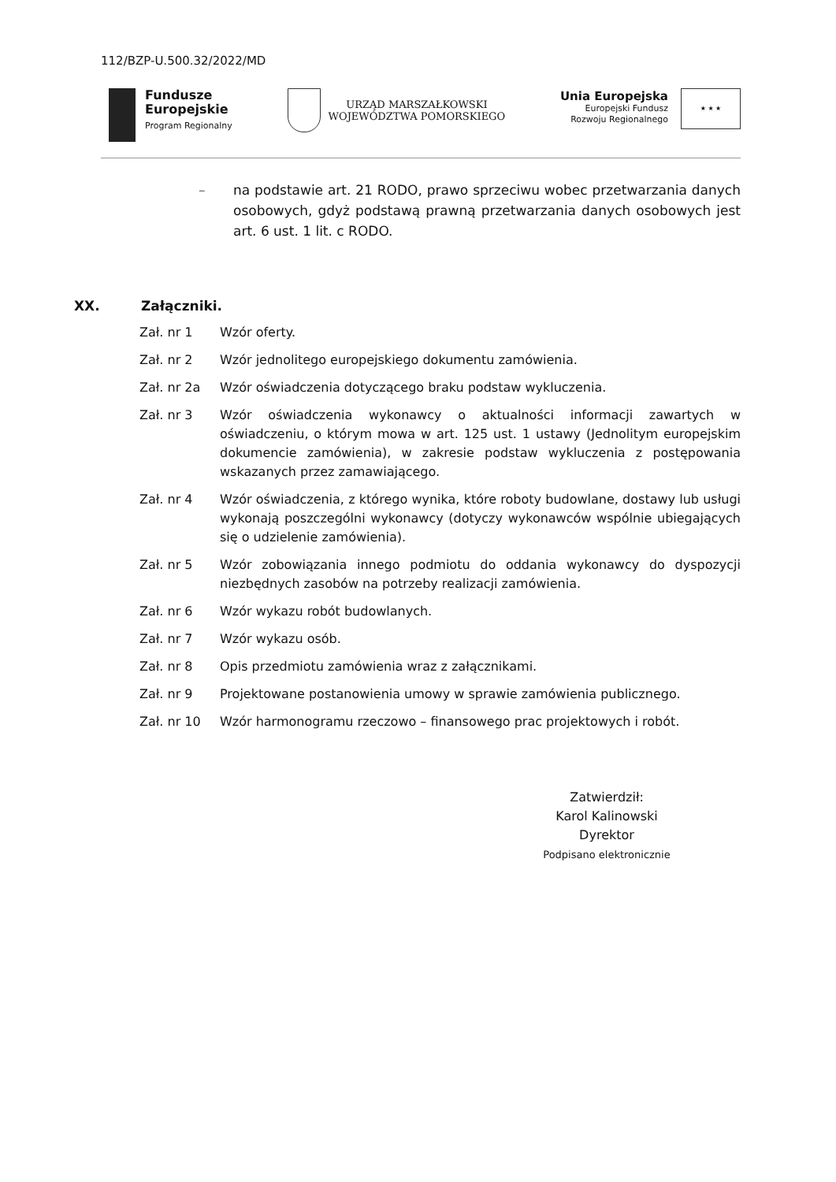112/BZP-U.500.32/2022/MD
Fundusze
Europejskie
Program Regionalny
URZĄD MARSZAŁKOWSKI
WOJEWÓDZTWA POMORSKIEGO
Unia Europejska
Europejski Fundusz
Rozwoju Regionalnego
★ ★ ★
– na podstawie art. 21 RODO, prawo sprzeciwu wobec przetwarzania danych osobowych, gdyż podstawą prawną przetwarzania danych osobowych jest art. 6 ust. 1 lit. c RODO.
XX. Załączniki.
Zał. nr 1 Wzór oferty.
Zał. nr 2 Wzór jednolitego europejskiego dokumentu zamówienia.
Zał. nr 2a Wzór oświadczenia dotyczącego braku podstaw wykluczenia.
Zał. nr 3 Wzór oświadczenia wykonawcy o aktualności informacji zawartych w oświadczeniu, o którym mowa w art. 125 ust. 1 ustawy (Jednolitym europejskim dokumencie zamówienia), w zakresie podstaw wykluczenia z postępowania wskazanych przez zamawiającego.
Zał. nr 4 Wzór oświadczenia, z którego wynika, które roboty budowlane, dostawy lub usługi wykonają poszczególni wykonawcy (dotyczy wykonawców wspólnie ubiegających się o udzielenie zamówienia).
Zał. nr 5 Wzór zobowiązania innego podmiotu do oddania wykonawcy do dyspozycji niezbędnych zasobów na potrzeby realizacji zamówienia.
Zał. nr 6 Wzór wykazu robót budowlanych.
Zał. nr 7 Wzór wykazu osób.
Zał. nr 8 Opis przedmiotu zamówienia wraz z załącznikami.
Zał. nr 9 Projektowane postanowienia umowy w sprawie zamówienia publicznego.
Zał. nr 10 Wzór harmonogramu rzeczowo – finansowego prac projektowych i robót.
Zatwierdził:
Karol Kalinowski
Dyrektor
Podpisano elektronicznie